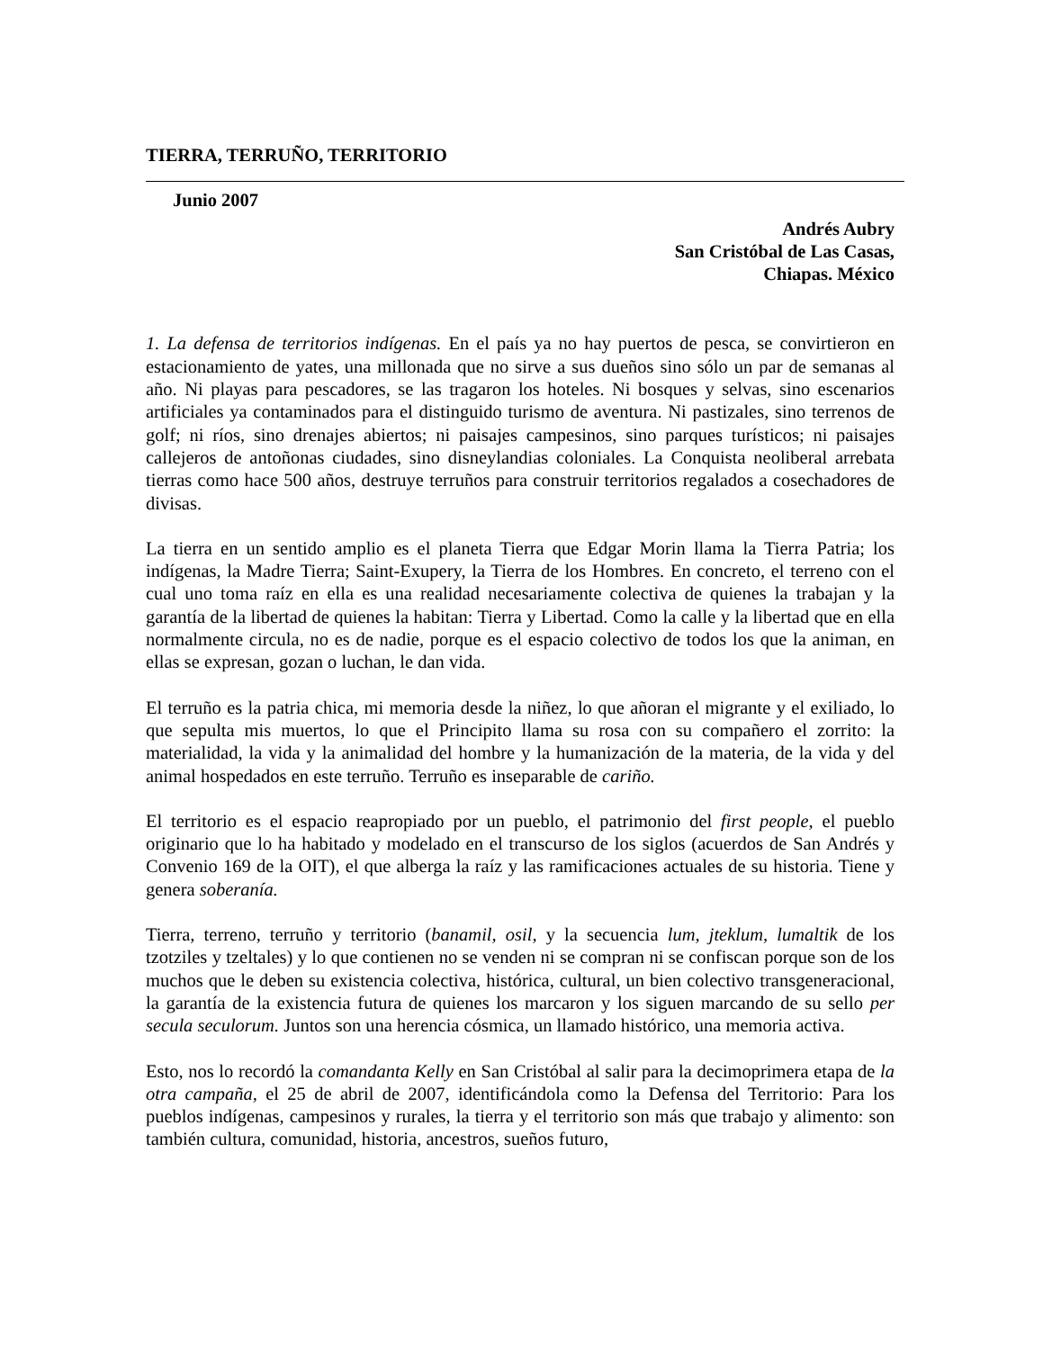TIERRA, TERRUÑO, TERRITORIO
Junio 2007
Andrés Aubry
San Cristóbal de Las Casas,
Chiapas. México
1. La defensa de territorios indígenas. En el país ya no hay puertos de pesca, se convirtieron en estacionamiento de yates, una millonada que no sirve a sus dueños sino sólo un par de semanas al año. Ni playas para pescadores, se las tragaron los hoteles. Ni bosques y selvas, sino escenarios artificiales ya contaminados para el distinguido turismo de aventura. Ni pastizales, sino terrenos de golf; ni ríos, sino drenajes abiertos; ni paisajes campesinos, sino parques turísticos; ni paisajes callejeros de antoñonas ciudades, sino disneylandias coloniales. La Conquista neoliberal arrebata tierras como hace 500 años, destruye terruños para construir territorios regalados a cosechadores de divisas.
La tierra en un sentido amplio es el planeta Tierra que Edgar Morin llama la Tierra Patria; los indígenas, la Madre Tierra; Saint-Exupery, la Tierra de los Hombres. En concreto, el terreno con el cual uno toma raíz en ella es una realidad necesariamente colectiva de quienes la trabajan y la garantía de la libertad de quienes la habitan: Tierra y Libertad. Como la calle y la libertad que en ella normalmente circula, no es de nadie, porque es el espacio colectivo de todos los que la animan, en ellas se expresan, gozan o luchan, le dan vida.
El terruño es la patria chica, mi memoria desde la niñez, lo que añoran el migrante y el exiliado, lo que sepulta mis muertos, lo que el Principito llama su rosa con su compañero el zorrito: la materialidad, la vida y la animalidad del hombre y la humanización de la materia, de la vida y del animal hospedados en este terruño. Terruño es inseparable de cariño.
El territorio es el espacio reapropiado por un pueblo, el patrimonio del first people, el pueblo originario que lo ha habitado y modelado en el transcurso de los siglos (acuerdos de San Andrés y Convenio 169 de la OIT), el que alberga la raíz y las ramificaciones actuales de su historia. Tiene y genera soberanía.
Tierra, terreno, terruño y territorio (banamil, osil, y la secuencia lum, jteklum, lumaltik de los tzotziles y tzeltales) y lo que contienen no se venden ni se compran ni se confiscan porque son de los muchos que le deben su existencia colectiva, histórica, cultural, un bien colectivo transgeneracional, la garantía de la existencia futura de quienes los marcaron y los siguen marcando de su sello per secula seculorum. Juntos son una herencia cósmica, un llamado histórico, una memoria activa.
Esto, nos lo recordó la comandanta Kelly en San Cristóbal al salir para la decimoprimera etapa de la otra campaña, el 25 de abril de 2007, identificándola como la Defensa del Territorio: Para los pueblos indígenas, campesinos y rurales, la tierra y el territorio son más que trabajo y alimento: son también cultura, comunidad, historia, ancestros, sueños futuro,